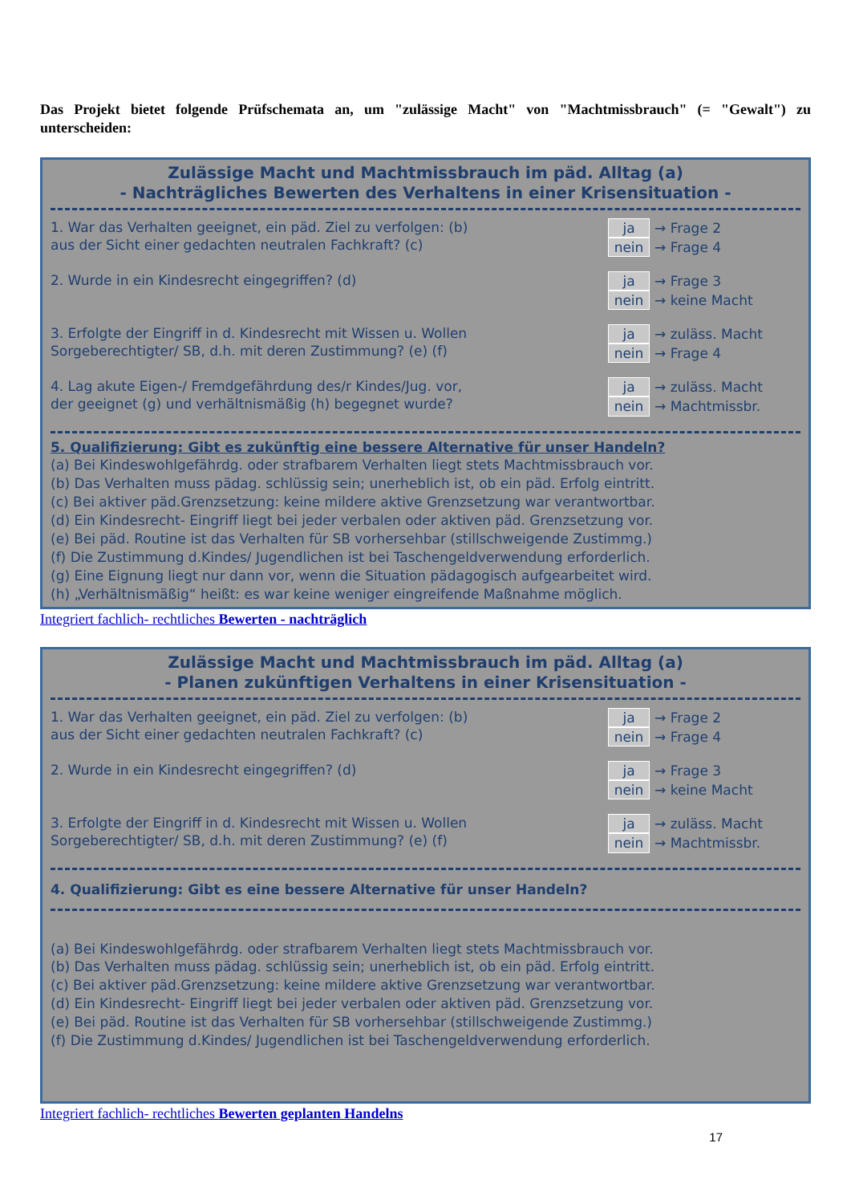Das Projekt bietet folgende Prüfschemata an, um "zulässige Macht" von "Machtmissbrauch" (= "Gewalt") zu unterscheiden:
Zulässige Macht und Machtmissbrauch im päd. Alltag (a)
- Nachträgliches Bewerten des Verhaltens in einer Krisensituation -
1. War das Verhalten geeignet, ein päd. Ziel zu verfolgen: (b)
aus der Sicht einer gedachten neutralen Fachkraft? (c)
ja → Frage 2
nein → Frage 4
2. Wurde in ein Kindesrecht eingegriffen? (d)
ja → Frage 3
nein → keine Macht
3. Erfolgte der Eingriff in d. Kindesrecht mit Wissen u. Wollen
Sorgeberechtigter/ SB, d.h. mit deren Zustimmung? (e) (f)
ja → zuläss. Macht
nein → Frage 4
4. Lag akute Eigen-/ Fremdgefährdung des/r Kindes/Jug. vor,
der geeignet (g) und verhältnismäßig (h) begegnet wurde?
ja → zuläss. Macht
nein → Machtmissbr.
5. Qualifizierung: Gibt es zukünftig eine bessere Alternative für unser Handeln?
(a) Bei Kindeswohlgefährdg. oder strafbarem Verhalten liegt stets Machtmissbrauch vor.
(b) Das Verhalten muss pädag. schlüssig sein; unerheblich ist, ob ein päd. Erfolg eintritt.
(c) Bei aktiver päd.Grenzsetzung: keine mildere aktive Grenzsetzung war verantwortbar.
(d) Ein Kindesrecht- Eingriff liegt bei jeder verbalen oder aktiven päd. Grenzsetzung vor.
(e) Bei päd. Routine ist das Verhalten für SB vorhersehbar (stillschweigende Zustimmg.)
(f) Die Zustimmung d.Kindes/ Jugendlichen ist bei Taschengeldverwendung erforderlich.
(g) Eine Eignung liegt nur dann vor, wenn die Situation pädagogisch aufgearbeitet wird.
(h) „Verhältnismäßig“ heißt: es war keine weniger eingreifende Maßnahme möglich.
Integriert fachlich- rechtliches Bewerten - nachträglich
Zulässige Macht und Machtmissbrauch im päd. Alltag (a)
- Planen zukünftigen Verhaltens in einer Krisensituation -
1. War das Verhalten geeignet, ein päd. Ziel zu verfolgen: (b)
aus der Sicht einer gedachten neutralen Fachkraft? (c)
ja → Frage 2
nein → Frage 4
2. Wurde in ein Kindesrecht eingegriffen? (d)
ja → Frage 3
nein → keine Macht
3. Erfolgte der Eingriff in d. Kindesrecht mit Wissen u. Wollen
Sorgeberechtigter/ SB, d.h. mit deren Zustimmung? (e) (f)
ja → zuläss. Macht
nein → Machtmissbr.
4. Qualifizierung: Gibt es eine bessere Alternative für unser Handeln?
(a) Bei Kindeswohlgefährdg. oder strafbarem Verhalten liegt stets Machtmissbrauch vor.
(b) Das Verhalten muss pädag. schlüssig sein; unerheblich ist, ob ein päd. Erfolg eintritt.
(c) Bei aktiver päd.Grenzsetzung: keine mildere aktive Grenzsetzung war verantwortbar.
(d) Ein Kindesrecht- Eingriff liegt bei jeder verbalen oder aktiven päd. Grenzsetzung vor.
(e) Bei päd. Routine ist das Verhalten für SB vorhersehbar (stillschweigende Zustimmg.)
(f) Die Zustimmung d.Kindes/ Jugendlichen ist bei Taschengeldverwendung erforderlich.
Integriert fachlich- rechtliches Bewerten geplanten Handelns
17